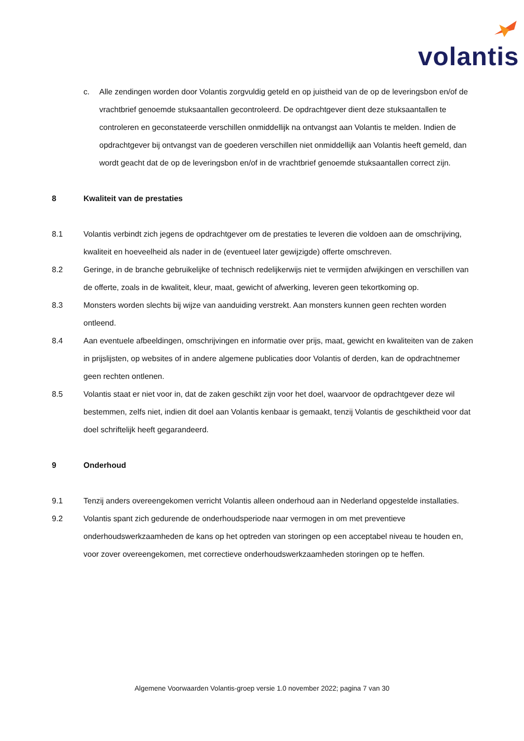volantis
c. Alle zendingen worden door Volantis zorgvuldig geteld en op juistheid van de op de leveringsbon en/of de vrachtbrief genoemde stuksaantallen gecontroleerd. De opdrachtgever dient deze stuksaantallen te controleren en geconstateerde verschillen onmiddellijk na ontvangst aan Volantis te melden. Indien de opdrachtgever bij ontvangst van de goederen verschillen niet onmiddellijk aan Volantis heeft gemeld, dan wordt geacht dat de op de leveringsbon en/of in de vrachtbrief genoemde stuksaantallen correct zijn.
8 Kwaliteit van de prestaties
8.1 Volantis verbindt zich jegens de opdrachtgever om de prestaties te leveren die voldoen aan de omschrijving, kwaliteit en hoeveelheid als nader in de (eventueel later gewijzigde) offerte omschreven.
8.2 Geringe, in de branche gebruikelijke of technisch redelijkerwijs niet te vermijden afwijkingen en verschillen van de offerte, zoals in de kwaliteit, kleur, maat, gewicht of afwerking, leveren geen tekortkoming op.
8.3 Monsters worden slechts bij wijze van aanduiding verstrekt. Aan monsters kunnen geen rechten worden ontleend.
8.4 Aan eventuele afbeeldingen, omschrijvingen en informatie over prijs, maat, gewicht en kwaliteiten van de zaken in prijslijsten, op websites of in andere algemene publicaties door Volantis of derden, kan de opdrachtnemer geen rechten ontlenen.
8.5 Volantis staat er niet voor in, dat de zaken geschikt zijn voor het doel, waarvoor de opdrachtgever deze wil bestemmen, zelfs niet, indien dit doel aan Volantis kenbaar is gemaakt, tenzij Volantis de geschiktheid voor dat doel schriftelijk heeft gegarandeerd.
9 Onderhoud
9.1 Tenzij anders overeengekomen verricht Volantis alleen onderhoud aan in Nederland opgestelde installaties.
9.2 Volantis spant zich gedurende de onderhoudsperiode naar vermogen in om met preventieve onderhoudswerkzaamheden de kans op het optreden van storingen op een acceptabel niveau te houden en, voor zover overeengekomen, met correctieve onderhoudswerkzaamheden storingen op te heffen.
Algemene Voorwaarden Volantis-groep versie 1.0 november 2022; pagina 7 van 30